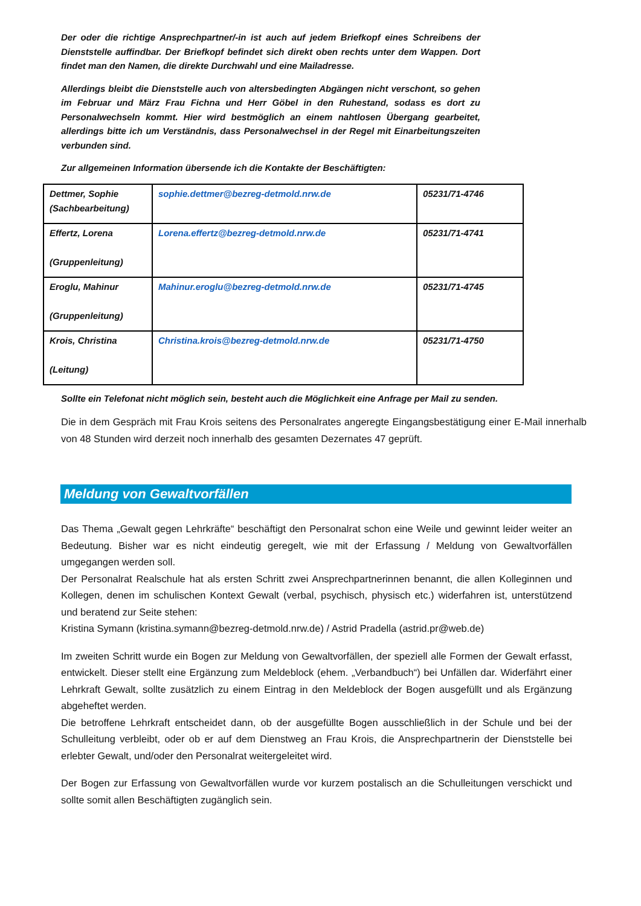Der oder die richtige Ansprechpartner/-in ist auch auf jedem Briefkopf eines Schreibens der Dienststelle auffindbar. Der Briefkopf befindet sich direkt oben rechts unter dem Wappen. Dort findet man den Namen, die direkte Durchwahl und eine Mailadresse.
Allerdings bleibt die Dienststelle auch von altersbedingten Abgängen nicht verschont, so gehen im Februar und März Frau Fichna und Herr Göbel in den Ruhestand, sodass es dort zu Personalwechseln kommt. Hier wird bestmöglich an einem nahtlosen Übergang gearbeitet, allerdings bitte ich um Verständnis, dass Personalwechsel in der Regel mit Einarbeitungszeiten verbunden sind.
Zur allgemeinen Information übersende ich die Kontakte der Beschäftigten:
| Dettmer, Sophie (Sachbearbeitung) | sophie.dettmer@bezreg-detmold.nrw.de | 05231/71-4746 |
| Effertz, Lorena (Gruppenleitung) | Lorena.effertz@bezreg-detmold.nrw.de | 05231/71-4741 |
| Eroglu, Mahinur (Gruppenleitung) | Mahinur.eroglu@bezreg-detmold.nrw.de | 05231/71-4745 |
| Krois, Christina (Leitung) | Christina.krois@bezreg-detmold.nrw.de | 05231/71-4750 |
Sollte ein Telefonat nicht möglich sein, besteht auch die Möglichkeit eine Anfrage per Mail zu senden.
Die in dem Gespräch mit Frau Krois seitens des Personalrates angeregte Eingangsbestätigung einer E-Mail innerhalb von 48 Stunden wird derzeit noch innerhalb des gesamten Dezernates 47 geprüft.
Meldung von Gewaltvorfällen
Das Thema „Gewalt gegen Lehrkräfte“ beschäftigt den Personalrat schon eine Weile und gewinnt leider weiter an Bedeutung. Bisher war es nicht eindeutig geregelt, wie mit der Erfassung / Meldung von Gewaltvorfällen umgegangen werden soll.
Der Personalrat Realschule hat als ersten Schritt zwei Ansprechpartnerinnen benannt, die allen Kolleginnen und Kollegen, denen im schulischen Kontext Gewalt (verbal, psychisch, physisch etc.) widerfahren ist, unterstützend und beratend zur Seite stehen:
Kristina Symann (kristina.symann@bezreg-detmold.nrw.de) / Astrid Pradella (astrid.pr@web.de)
Im zweiten Schritt wurde ein Bogen zur Meldung von Gewaltvorfällen, der speziell alle Formen der Gewalt erfasst, entwickelt. Dieser stellt eine Ergänzung zum Meldeblock (ehem. „Verbandbuch“) bei Unfällen dar. Widerfährt einer Lehrkraft Gewalt, sollte zusätzlich zu einem Eintrag in den Meldeblock der Bogen ausgefüllt und als Ergänzung abgeheftet werden.
Die betroffene Lehrkraft entscheidet dann, ob der ausgefüllte Bogen ausschließlich in der Schule und bei der Schulleitung verbleibt, oder ob er auf dem Dienstweg an Frau Krois, die Ansprechpartnerin der Dienststelle bei erlebter Gewalt, und/oder den Personalrat weitergeleitet wird.
Der Bogen zur Erfassung von Gewaltvorfällen wurde vor kurzem postalisch an die Schulleitungen verschickt und sollte somit allen Beschäftigten zugänglich sein.